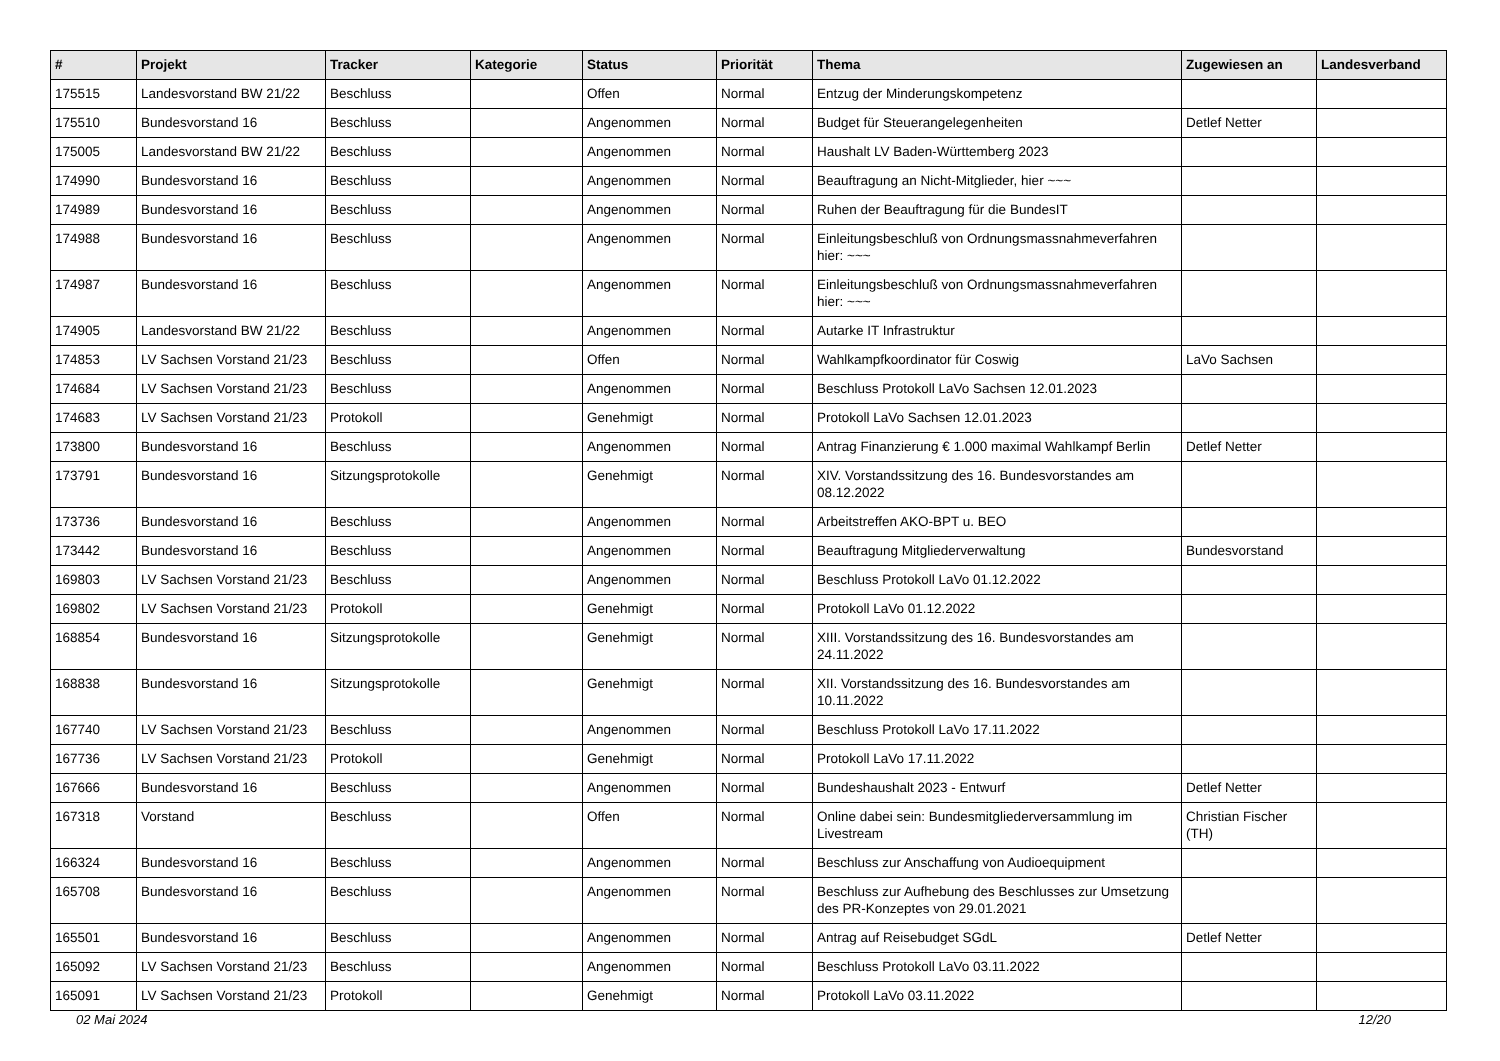| # | Projekt | Tracker | Kategorie | Status | Priorität | Thema | Zugewiesen an | Landesverband |
| --- | --- | --- | --- | --- | --- | --- | --- | --- |
| 175515 | Landesvorstand BW 21/22 | Beschluss | | Offen | Normal | Entzug der Minderungskompetenz | | |
| 175510 | Bundesvorstand 16 | Beschluss | | Angenommen | Normal | Budget für Steuerangelegenheiten | Detlef Netter | |
| 175005 | Landesvorstand BW 21/22 | Beschluss | | Angenommen | Normal | Haushalt LV Baden-Württemberg 2023 | | |
| 174990 | Bundesvorstand 16 | Beschluss | | Angenommen | Normal | Beauftragung an Nicht-Mitglieder, hier ~~~ | | |
| 174989 | Bundesvorstand 16 | Beschluss | | Angenommen | Normal | Ruhen der Beauftragung für die BundesIT | | |
| 174988 | Bundesvorstand 16 | Beschluss | | Angenommen | Normal | Einleitungsbeschluß von Ordnungsmassnahmeverfahren hier: ~~~ | | |
| 174987 | Bundesvorstand 16 | Beschluss | | Angenommen | Normal | Einleitungsbeschluß von Ordnungsmassnahmeverfahren hier: ~~~ | | |
| 174905 | Landesvorstand BW 21/22 | Beschluss | | Angenommen | Normal | Autarke IT Infrastruktur | | |
| 174853 | LV Sachsen Vorstand 21/23 | Beschluss | | Offen | Normal | Wahlkampfkoordinator für Coswig | LaVo Sachsen | |
| 174684 | LV Sachsen Vorstand 21/23 | Beschluss | | Angenommen | Normal | Beschluss Protokoll LaVo Sachsen 12.01.2023 | | |
| 174683 | LV Sachsen Vorstand 21/23 | Protokoll | | Genehmigt | Normal | Protokoll LaVo Sachsen 12.01.2023 | | |
| 173800 | Bundesvorstand 16 | Beschluss | | Angenommen | Normal | Antrag Finanzierung € 1.000 maximal Wahlkampf Berlin | Detlef Netter | |
| 173791 | Bundesvorstand 16 | Sitzungsprotokolle | | Genehmigt | Normal | XIV. Vorstandssitzung des 16. Bundesvorstandes am 08.12.2022 | | |
| 173736 | Bundesvorstand 16 | Beschluss | | Angenommen | Normal | Arbeitstreffen AKO-BPT u. BEO | | |
| 173442 | Bundesvorstand 16 | Beschluss | | Angenommen | Normal | Beauftragung Mitgliederverwaltung | Bundesvorstand | |
| 169803 | LV Sachsen Vorstand 21/23 | Beschluss | | Angenommen | Normal | Beschluss Protokoll LaVo 01.12.2022 | | |
| 169802 | LV Sachsen Vorstand 21/23 | Protokoll | | Genehmigt | Normal | Protokoll LaVo 01.12.2022 | | |
| 168854 | Bundesvorstand 16 | Sitzungsprotokolle | | Genehmigt | Normal | XIII. Vorstandssitzung des 16. Bundesvorstandes am 24.11.2022 | | |
| 168838 | Bundesvorstand 16 | Sitzungsprotokolle | | Genehmigt | Normal | XII. Vorstandssitzung des 16. Bundesvorstandes am 10.11.2022 | | |
| 167740 | LV Sachsen Vorstand 21/23 | Beschluss | | Angenommen | Normal | Beschluss Protokoll LaVo 17.11.2022 | | |
| 167736 | LV Sachsen Vorstand 21/23 | Protokoll | | Genehmigt | Normal | Protokoll LaVo 17.11.2022 | | |
| 167666 | Bundesvorstand 16 | Beschluss | | Angenommen | Normal | Bundeshaushalt 2023 - Entwurf | Detlef Netter | |
| 167318 | Vorstand | Beschluss | | Offen | Normal | Online dabei sein: Bundesmitgliederversammlung im Livestream | Christian Fischer (TH) | |
| 166324 | Bundesvorstand 16 | Beschluss | | Angenommen | Normal | Beschluss zur Anschaffung von Audioequipment | | |
| 165708 | Bundesvorstand 16 | Beschluss | | Angenommen | Normal | Beschluss zur Aufhebung des Beschlusses zur Umsetzung des PR-Konzeptes von 29.01.2021 | | |
| 165501 | Bundesvorstand 16 | Beschluss | | Angenommen | Normal | Antrag auf Reisebudget SGdL | Detlef Netter | |
| 165092 | LV Sachsen Vorstand 21/23 | Beschluss | | Angenommen | Normal | Beschluss Protokoll LaVo 03.11.2022 | | |
| 165091 | LV Sachsen Vorstand 21/23 | Protokoll | | Genehmigt | Normal | Protokoll LaVo 03.11.2022 | | |
02 Mai 2024 12/20